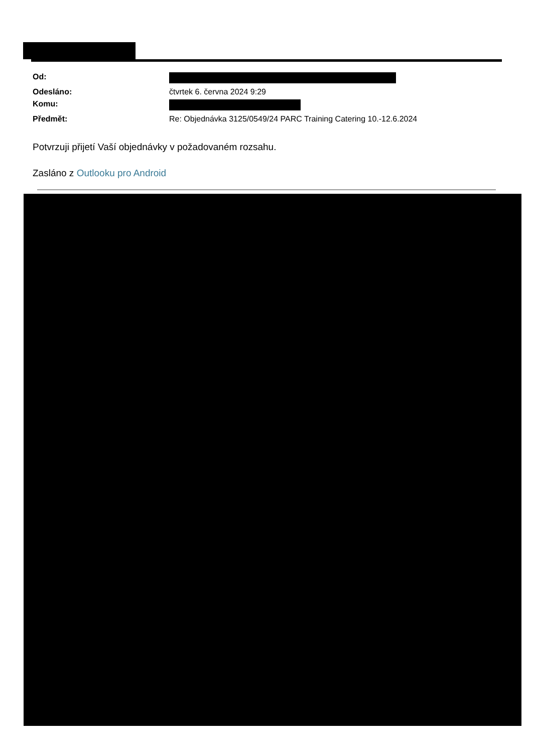| Od: | |
| Odesláno: | čtvrtek 6. června 2024 9:29 |
| Komu: | |
| Předmět: | Re: Objednávka 3125/0549/24 PARC Training Catering 10.-12.6.2024 |
Potvrzuji přijetí Vaší objednávky v požadovaném rozsahu.
Zasláno z Outlooku pro Android